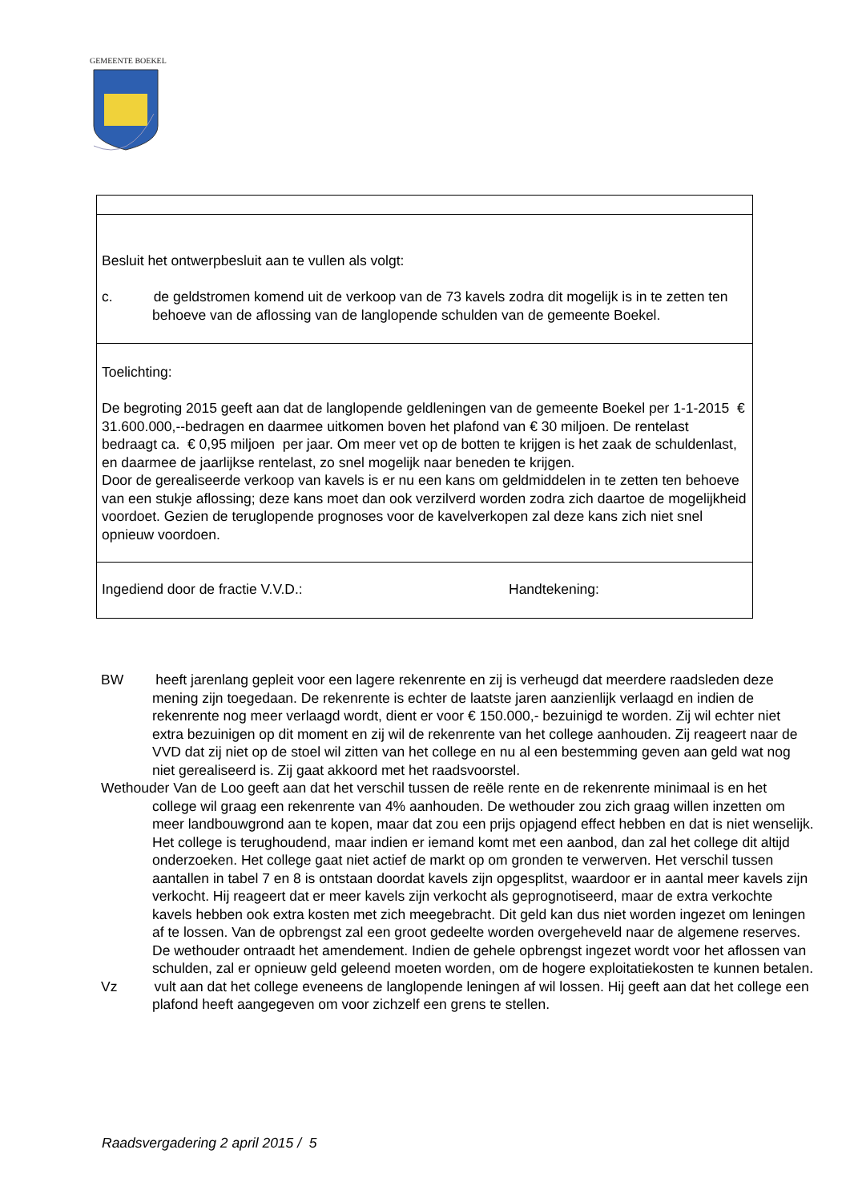GEMEENTE BOEKEL
Besluit het ontwerpbesluit aan te vullen als volgt:
c. de geldstromen komend uit de verkoop van de 73 kavels zodra dit mogelijk is in te zetten ten behoeve van de aflossing van de langlopende schulden van de gemeente Boekel.
Toelichting:
De begroting 2015 geeft aan dat de langlopende geldleningen van de gemeente Boekel per 1-1-2015 € 31.600.000,--bedragen en daarmee uitkomen boven het plafond van € 30 miljoen. De rentelast bedraagt ca. € 0,95 miljoen per jaar. Om meer vet op de botten te krijgen is het zaak de schuldenlast, en daarmee de jaarlijkse rentelast, zo snel mogelijk naar beneden te krijgen.
Door de gerealiseerde verkoop van kavels is er nu een kans om geldmiddelen in te zetten ten behoeve van een stukje aflossing; deze kans moet dan ook verzilverd worden zodra zich daartoe de mogelijkheid voordoet. Gezien de teruglopende prognoses voor de kavelverkopen zal deze kans zich niet snel opnieuw voordoen.
Ingediend door de fractie V.V.D.: Handtekening:
BW heeft jarenlang gepleit voor een lagere rekenrente en zij is verheugd dat meerdere raadsleden deze mening zijn toegedaan. De rekenrente is echter de laatste jaren aanzienlijk verlaagd en indien de rekenrente nog meer verlaagd wordt, dient er voor € 150.000,- bezuinigd te worden. Zij wil echter niet extra bezuinigen op dit moment en zij wil de rekenrente van het college aanhouden. Zij reageert naar de VVD dat zij niet op de stoel wil zitten van het college en nu al een bestemming geven aan geld wat nog niet gerealiseerd is. Zij gaat akkoord met het raadsvoorstel.
Wethouder Van de Loo geeft aan dat het verschil tussen de reële rente en de rekenrente minimaal is en het college wil graag een rekenrente van 4% aanhouden. De wethouder zou zich graag willen inzetten om meer landbouwgrond aan te kopen, maar dat zou een prijs opjagend effect hebben en dat is niet wenselijk. Het college is terughoudend, maar indien er iemand komt met een aanbod, dan zal het college dit altijd onderzoeken. Het college gaat niet actief de markt op om gronden te verwerven. Het verschil tussen aantallen in tabel 7 en 8 is ontstaan doordat kavels zijn opgesplitst, waardoor er in aantal meer kavels zijn verkocht. Hij reageert dat er meer kavels zijn verkocht als geprognotiseerd, maar de extra verkochte kavels hebben ook extra kosten met zich meegebracht. Dit geld kan dus niet worden ingezet om leningen af te lossen. Van de opbrengst zal een groot gedeelte worden overgeheveld naar de algemene reserves. De wethouder ontraadt het amendement. Indien de gehele opbrengst ingezet wordt voor het aflossen van schulden, zal er opnieuw geld geleend moeten worden, om de hogere exploitatiekosten te kunnen betalen.
Vz vult aan dat het college eveneens de langlopende leningen af wil lossen. Hij geeft aan dat het college een plafond heeft aangegeven om voor zichzelf een grens te stellen.
Raadsvergadering 2 april 2015 / 5